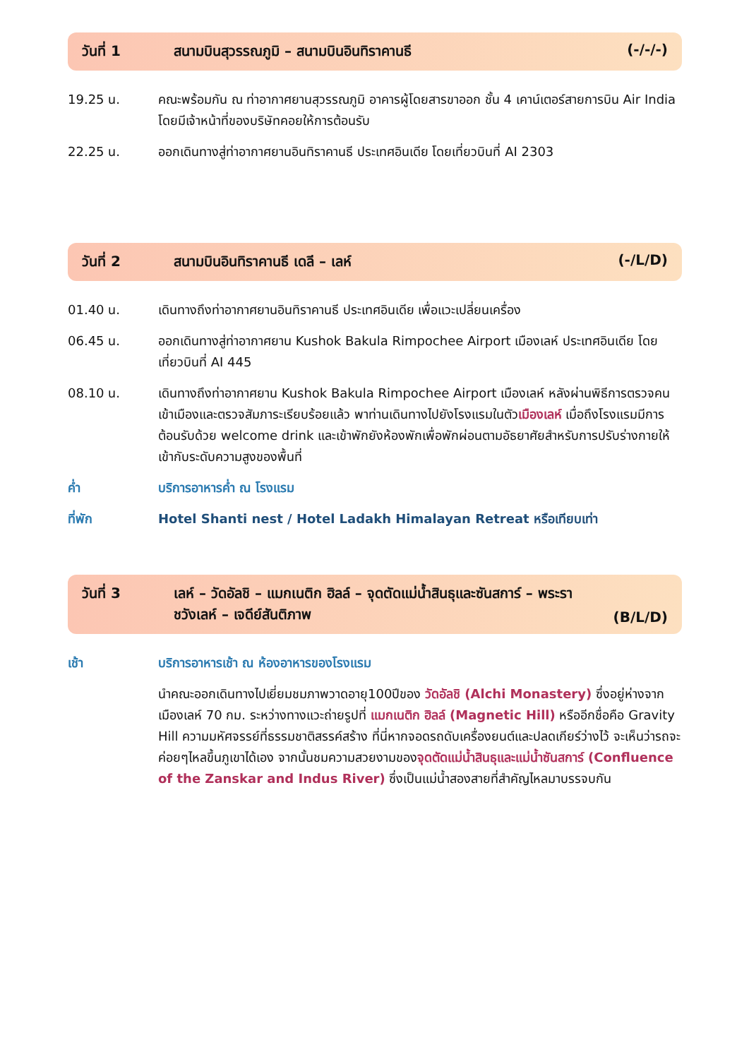วันที่ 1 สนามบินสุวรรณภูมิ – สนามบินอินทิราคานธี (-/-/-)
19.25 น. คณะพร้อมกัน ณ ท่าอากาศยานสุวรรณภูมิ อาคารผู้โดยสารขาออก ชั้น 4 เคาน์เตอร์สายการบิน Air India โดยมีเจ้าหน้าที่ของบริษัทคอยให้การต้อนรับ
22.25 น. ออกเดินทางสู่ท่าอากาศยานอินทิราคานธี ประเทศอินเดีย โดยเที่ยวบินที่ AI 2303
วันที่ 2 สนามบินอินทิราคานธี เดลี – เลห์ (-/L/D)
01.40 น. เดินทางถึงท่าอากาศยานอินทิราคานธี ประเทศอินเดีย เพื่อแวะเปลี่ยนเครื่อง
06.45 น. ออกเดินทางสู่ท่าอากาศยาน Kushok Bakula Rimpochee Airport เมืองเลห์ ประเทศอินเดีย โดยเที่ยวบินที่ AI 445
08.10 น. เดินทางถึงท่าอากาศยาน Kushok Bakula Rimpochee Airport เมืองเลห์ หลังผ่านพิธีการตรวจคนเข้าเมืองและตรวจสัมภาระเรียบร้อยแล้ว พาท่านเดินทางไปยังโรงแรมในตัวเมืองเลห์ เมื่อถึงโรงแรมมีการต้อนรับด้วย welcome drink และเข้าพักยังห้องพักเพื่อพักผ่อนตามอัธยาศัยสำหรับการปรับร่างกายให้เข้ากับระดับความสูงของพื้นที่
ค่ำ บริการอาหารค่ำ ณ โรงแรม
ที่พัก Hotel Shanti nest / Hotel Ladakh Himalayan Retreat หรือเทียบเท่า
วันที่ 3 เลห์ – วัดอัลชิ – แมกเนติก ฮิลล์ – จุดตัดแม่น้ำสินธุและซันสการ์ – พระราชวังเลห์ – เจดีย์สันติภาพ (B/L/D)
เช้า บริการอาหารเช้า ณ ห้องอาหารของโรงแรม
นำคณะออกเดินทางไปเยี่ยมชมภาพวาดอายุ100ปีของ วัดอัลชิ (Alchi Monastery) ซึ่งอยู่ห่างจากเมืองเลห์ 70 กม. ระหว่างทางแวะถ่ายรูปที่ แมกเนติก ฮิลล์ (Magnetic Hill) หรืออีกชื่อคือ Gravity Hill ความมหัศจรรย์ที่ธรรมชาติสรรค์สร้าง ที่นี่หากจอดรถดับเครื่องยนต์และปลดเกียร์ว่างไว้ จะเห็นว่ารถจะค่อยๆไหลขึ้นภูเขาได้เอง จากนั้นชมความสวยงามของจุดตัดแม่น้ำสินธุและแม่น้ำซันสการ์ (Confluence of the Zanskar and Indus River) ซึ่งเป็นแม่น้ำสองสายที่สำคัญไหลมาบรรจบกัน